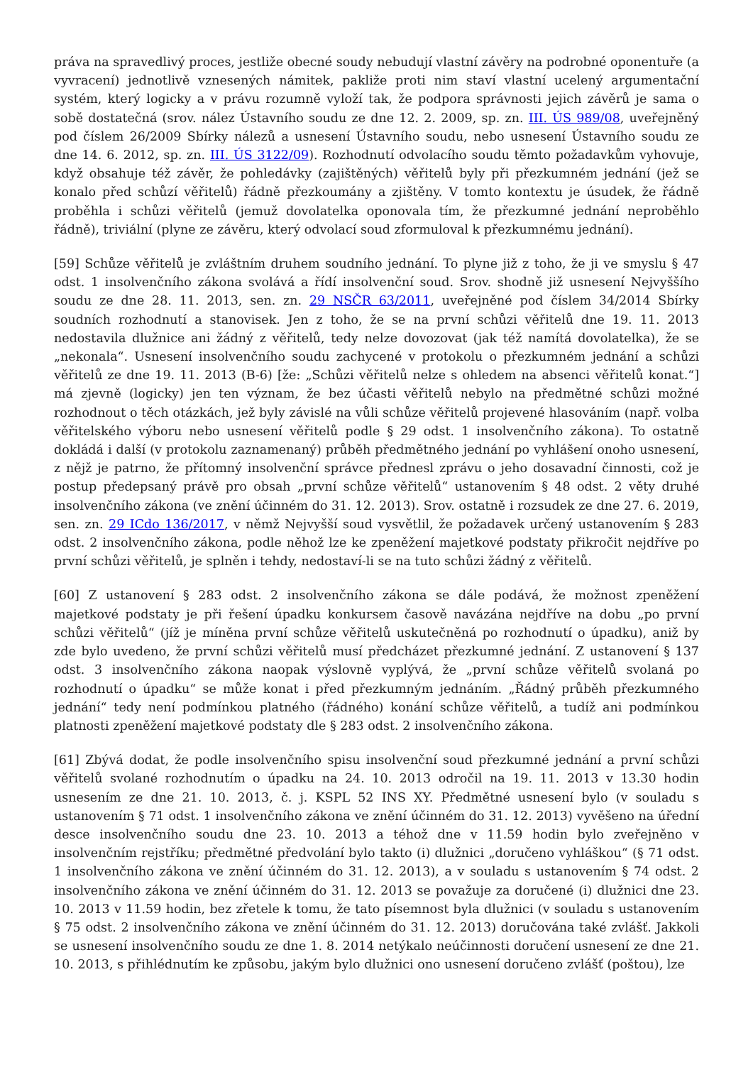práva na spravedlivý proces, jestliže obecné soudy nebudují vlastní závěry na podrobné oponentuře (a vyvracení) jednotlivě vznesených námitek, pakliže proti nim staví vlastní ucelený argumentační systém, který logicky a v právu rozumně vyloží tak, že podpora správnosti jejich závěrů je sama o sobě dostatečná (srov. nález Ústavního soudu ze dne 12. 2. 2009, sp. zn. III. ÚS 989/08, uveřejněný pod číslem 26/2009 Sbírky nálezů a usnesení Ústavního soudu, nebo usnesení Ústavního soudu ze dne 14. 6. 2012, sp. zn. III. ÚS 3122/09). Rozhodnutí odvolacího soudu těmto požadavkům vyhovuje, když obsahuje též závěr, že pohledávky (zajištěných) věřitelů byly při přezkumném jednání (jež se konalo před schůzí věřitelů) řádně přezkoumány a zjištěny. V tomto kontextu je úsudek, že řádně proběhla i schůzi věřitelů (jemuž dovolatelka oponovala tím, že přezkumné jednání neproběhlo řádně), triviální (plyne ze závěru, který odvolací soud zformuloval k přezkumnému jednání).
[59] Schůze věřitelů je zvláštním druhem soudního jednání. To plyne již z toho, že ji ve smyslu § 47 odst. 1 insolvenčního zákona svolává a řídí insolvenční soud. Srov. shodně již usnesení Nejvyššího soudu ze dne 28. 11. 2013, sen. zn. 29 NSČR 63/2011, uveřejněné pod číslem 34/2014 Sbírky soudních rozhodnutí a stanovisek. Jen z toho, že se na první schůzi věřitelů dne 19. 11. 2013 nedostavila dlužnice ani žádný z věřitelů, tedy nelze dovozovat (jak též namítá dovolatelka), že se „nekonala“. Usnesení insolvenčního soudu zachycené v protokolu o přezkumném jednání a schůzi věřitelů ze dne 19. 11. 2013 (B-6) [že: „Schůzi věřitelů nelze s ohledem na absenci věřitelů konat.“] má zjevně (logicky) jen ten význam, že bez účasti věřitelů nebylo na předmětné schůzi možné rozhodnout o těch otázkách, jež byly závislé na vůli schůze věřitelů projevené hlasováním (např. volba věřitelského výboru nebo usnesení věřitelů podle § 29 odst. 1 insolvenčního zákona). To ostatně dokládá i další (v protokolu zaznamenaný) průběh předmětného jednání po vyhlášení onoho usnesení, z nějž je patrno, že přítomný insolvenční správce přednesl zprávu o jeho dosavadní činnosti, což je postup předepsaný právě pro obsah „první schůze věřitelů“ ustanovením § 48 odst. 2 věty druhé insolvenčního zákona (ve znění účinném do 31. 12. 2013). Srov. ostatně i rozsudek ze dne 27. 6. 2019, sen. zn. 29 ICdo 136/2017, v němž Nejvyšší soud vysvětlil, že požadavek určený ustanovením § 283 odst. 2 insolvenčního zákona, podle něhož lze ke zpeněžení majetkové podstaty přikročit nejdříve po první schůzi věřitelů, je splněn i tehdy, nedostaví-li se na tuto schůzi žádný z věřitelů.
[60] Z ustanovení § 283 odst. 2 insolvenčního zákona se dále podává, že možnost zpeněžení majetkové podstaty je při řešení úpadku konkursem časově navázána nejdříve na dobu „po první schůzi věřitelů“ (jíž je míněna první schůze věřitelů uskutečněná po rozhodnutí o úpadku), aniž by zde bylo uvedeno, že první schůzi věřitelů musí předcházet přezkumné jednání. Z ustanovení § 137 odst. 3 insolvenčního zákona naopak výslovně vyplývá, že „první schůze věřitelů svolaná po rozhodnutí o úpadku“ se může konat i před přezkumným jednáním. „Řádný průběh přezkumného jednání“ tedy není podmínkou platného (řádného) konání schůze věřitelů, a tudíž ani podmínkou platnosti zpeněžení majetkové podstaty dle § 283 odst. 2 insolvenčního zákona.
[61] Zbývá dodat, že podle insolvenčního spisu insolvenční soud přezkumné jednání a první schůzi věřitelů svolané rozhodnutím o úpadku na 24. 10. 2013 odročil na 19. 11. 2013 v 13.30 hodin usnesením ze dne 21. 10. 2013, č. j. KSPL 52 INS XY. Předmětné usnesení bylo (v souladu s ustanovením § 71 odst. 1 insolvenčního zákona ve znění účinném do 31. 12. 2013) vyvěšeno na úřední desce insolvenčního soudu dne 23. 10. 2013 a téhož dne v 11.59 hodin bylo zveřejněno v insolvenčním rejstříku; předmětné předvolání bylo takto (i) dlužnici „doručeno vyhláškou“ (§ 71 odst. 1 insolvenčního zákona ve znění účinném do 31. 12. 2013), a v souladu s ustanovením § 74 odst. 2 insolvenčního zákona ve znění účinném do 31. 12. 2013 se považuje za doručené (i) dlužnici dne 23. 10. 2013 v 11.59 hodin, bez zřetele k tomu, že tato písemnost byla dlužnici (v souladu s ustanovením § 75 odst. 2 insolvenčního zákona ve znění účinném do 31. 12. 2013) doručována také zvlášť. Jakkoli se usnesení insolvenčního soudu ze dne 1. 8. 2014 netýkalo neúčinnosti doručení usnesení ze dne 21. 10. 2013, s přihlédnutím ke způsobu, jakým bylo dlužnici ono usnesení doručeno zvlášť (poštou), lze